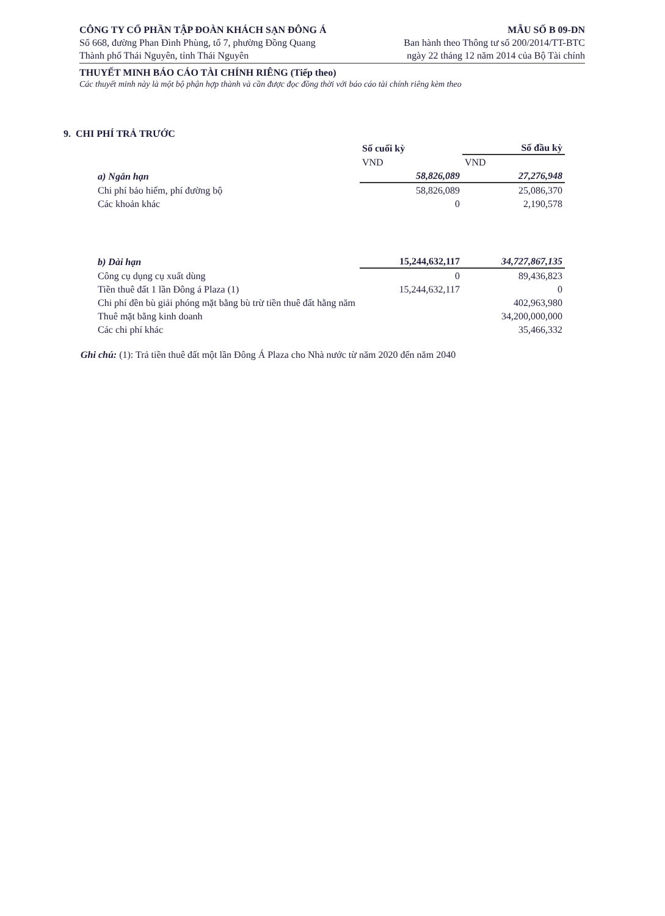CÔNG TY CỔ PHẦN TẬP ĐOÀN KHÁCH SẠN ĐÔNG Á
Số 668, đường Phan Đình Phùng, tổ 7, phường Đồng Quang
Thành phố Thái Nguyên, tỉnh Thái Nguyên
MẪU SỐ B 09-DN
Ban hành theo Thông tư số 200/2014/TT-BTC
ngày 22 tháng 12 năm 2014 của Bộ Tài chính
THUYẾT MINH BÁO CÁO TÀI CHÍNH RIÊNG (Tiếp theo)
Các thuyết minh này là một bộ phận hợp thành và cần được đọc đồng thời với báo cáo tài chính riêng kèm theo
9. CHI PHÍ TRẢ TRƯỚC
| | Số cuối kỳ | Số đầu kỳ |
| --- | --- | --- |
| | VND | VND |
| a) Ngắn hạn | 58,826,089 | 27,276,948 |
| Chi phí bảo hiểm, phí đường bộ | 58,826,089 | 25,086,370 |
| Các khoản khác | 0 | 2,190,578 |
| b) Dài hạn | 15,244,632,117 | 34,727,867,135 |
| Công cụ dụng cụ xuất dùng | 0 | 89,436,823 |
| Tiền thuê đất 1 lần Đông á Plaza (1) | 15,244,632,117 | 0 |
| Chi phí đền bù giải phóng mặt bằng bù trừ tiền thuê đất hằng năm | | 402,963,980 |
| Thuê mặt bằng kinh doanh | | 34,200,000,000 |
| Các chi phí khác | | 35,466,332 |
Ghi chú: (1): Trả tiền thuê đất một lần Đông Á Plaza cho Nhà nước từ năm 2020 đến năm 2040